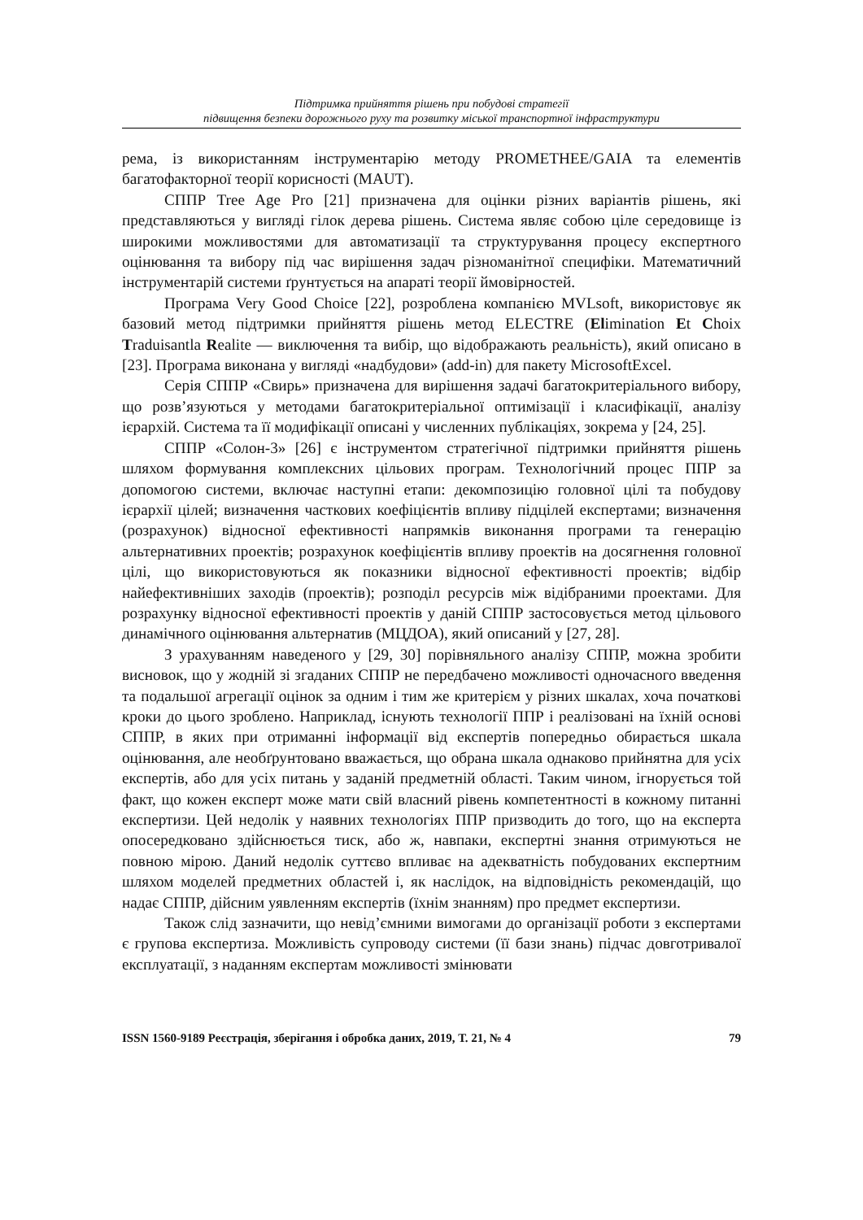Підтримка прийняття рішень при побудові стратегії
підвищення безпеки дорожнього руху та розвитку міської транспортної інфраструктури
рема, із використанням інструментарію методу PROMETHEE/GAIA та елементів багатофакторної теорії корисності (MAUT).
СППР Tree Age Pro [21] призначена для оцінки різних варіантів рішень, які представляються у вигляді гілок дерева рішень. Система являє собою ціле середовище із широкими можливостями для автоматизації та структурування процесу експертного оцінювання та вибору під час вирішення задач різноманітної специфіки. Математичний інструментарій системи ґрунтується на апараті теорії ймовірностей.
Програма Very Good Choice [22], розроблена компанією MVLsoft, використовує як базовий метод підтримки прийняття рішень метод ELECTRE (Elimination Et Choix Traduisantla Realite — виключення та вибір, що відображають реальність), який описано в [23]. Програма виконана у вигляді «надбудови» (add-in) для пакету MicrosoftExcel.
Серія СППР «Свирь» призначена для вирішення задачі багатокритеріального вибору, що розв’язуються у методами багатокритеріальної оптимізації і класифікації, аналізу ієрархій. Система та її модифікації описані у численних публікаціях, зокрема у [24, 25].
СППР «Солон-3» [26] є інструментом стратегічної підтримки прийняття рішень шляхом формування комплексних цільових програм. Технологічний процес ППР за допомогою системи, включає наступні етапи: декомпозицію головної цілі та побудову ієрархії цілей; визначення часткових коефіцієнтів впливу підцілей експертами; визначення (розрахунок) відносної ефективності напрямків виконання програми та генерацію альтернативних проектів; розрахунок коефіцієнтів впливу проектів на досягнення головної цілі, що використовуються як показники відносної ефективності проектів; відбір найефективніших заходів (проектів); розподіл ресурсів між відібраними проектами. Для розрахунку відносної ефективності проектів у даній СППР застосовується метод цільового динамічного оцінювання альтернатив (МЦДОА), який описаний у [27, 28].
З урахуванням наведеного у [29, 30] порівняльного аналізу СППР, можна зробити висновок, що у жодній зі згаданих СППР не передбачено можливості одночасного введення та подальшої агрегації оцінок за одним і тим же критерієм у різних шкалах, хоча початкові кроки до цього зроблено. Наприклад, існують технології ППР і реалізовані на їхній основі СППР, в яких при отриманні інформації від експертів попередньо обирається шкала оцінювання, але необґрунтовано вважається, що обрана шкала однаково прийнятна для усіх експертів, або для усіх питань у заданій предметній області. Таким чином, ігнорується той факт, що кожен експерт може мати свій власний рівень компетентності в кожному питанні експертизи. Цей недолік у наявних технологіях ППР призводить до того, що на експерта опосередковано здійснюється тиск, або ж, навпаки, експертні знання отримуються не повною мірою. Даний недолік суттєво впливає на адекватність побудованих експертним шляхом моделей предметних областей і, як наслідок, на відповідність рекомендацій, що надає СППР, дійсним уявленням експертів (їхнім знанням) про предмет експертизи.
Також слід зазначити, що невід’ємними вимогами до організації роботи з експертами є групова експертиза. Можливість супроводу системи (її бази знань) підчас довготривалої експлуатації, з наданням експертам можливості змінювати
ISSN 1560-9189 Реєстрація, зберігання і обробка даних, 2019, Т. 21, № 4 79